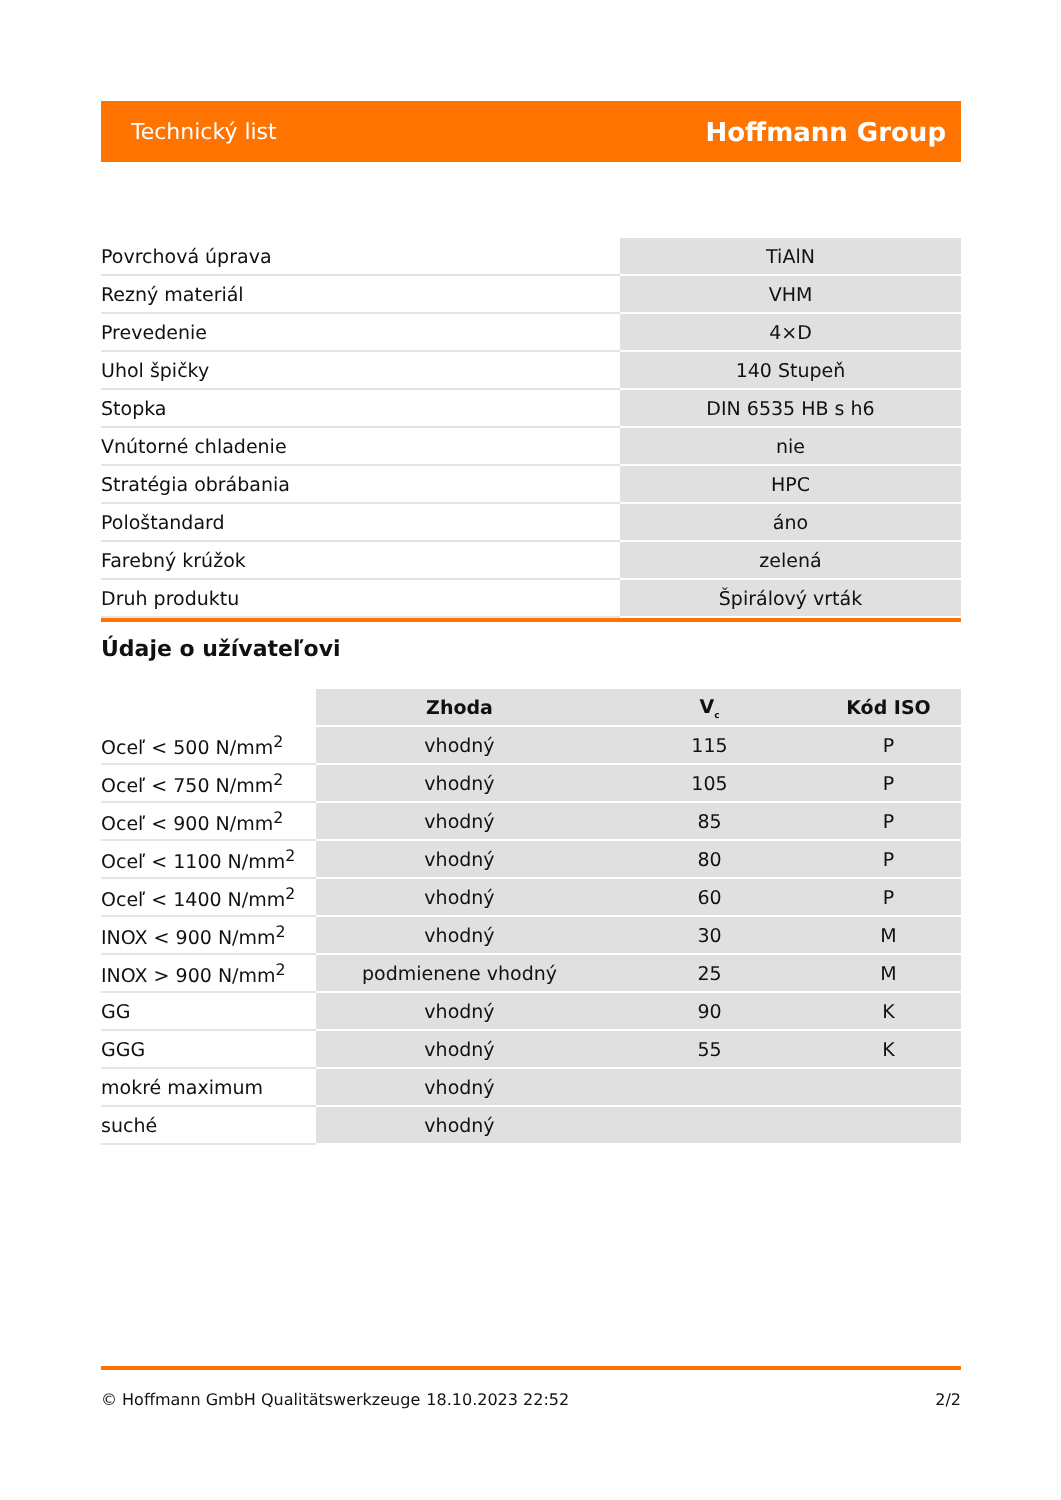Technický list Hoffmann Group
| Povrchová úprava | TiAlN |
| Rezný materiál | VHM |
| Prevedenie | 4×D |
| Uhol špičky | 140 Stupeň |
| Stopka | DIN 6535 HB s h6 |
| Vnútorné chladenie | nie |
| Stratégia obrábania | HPC |
| Pološtandard | áno |
| Farebný krúžok | zelená |
| Druh produktu | Špirálový vrták |
Údaje o užívateľovi
| | Zhoda | V<sub>c</sub> | Kód ISO |
| --- | --- | --- | --- |
| Oceľ < 500 N/mm<sup>2</sup> | vhodný | 115 | P |
| Oceľ < 750 N/mm<sup>2</sup> | vhodný | 105 | P |
| Oceľ < 900 N/mm<sup>2</sup> | vhodný | 85 | P |
| Oceľ < 1100 N/mm<sup>2</sup> | vhodný | 80 | P |
| Oceľ < 1400 N/mm<sup>2</sup> | vhodný | 60 | P |
| INOX < 900 N/mm<sup>2</sup> | vhodný | 30 | M |
| INOX > 900 N/mm<sup>2</sup> | podmienene vhodný | 25 | M |
| GG | vhodný | 90 | K |
| GGG | vhodný | 55 | K |
| mokré maximum | vhodný | | |
| suché | vhodný | | |
© Hoffmann GmbH Qualitätswerkzeuge 18.10.2023 22:52 2/2